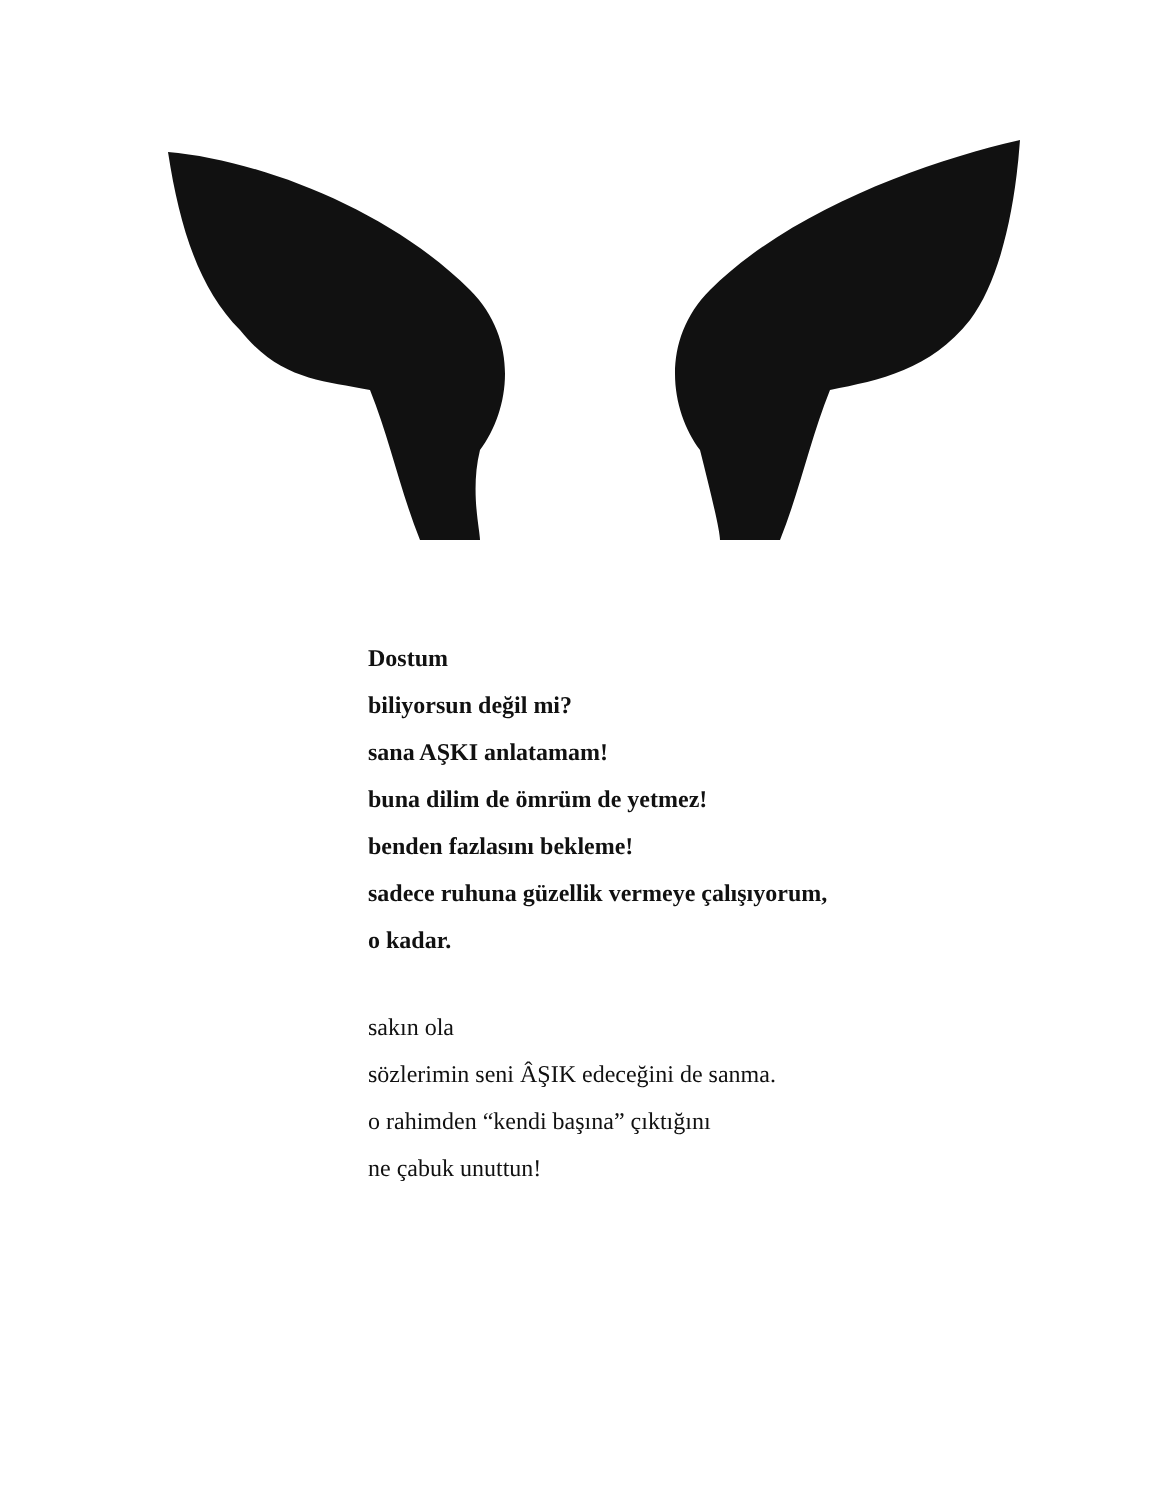Dostum
biliyorsun değil mi?
sana AŞKI anlatamam!
buna dilim de ömrüm de yetmez!
benden fazlasını bekleme!
sadece ruhuna güzellik vermeye çalışıyorum,
o kadar.
sakın ola
sözlerimin seni ÂŞIK edeceğini de sanma.
o rahimden “kendi başına” çıktığını
ne çabuk unuttun!